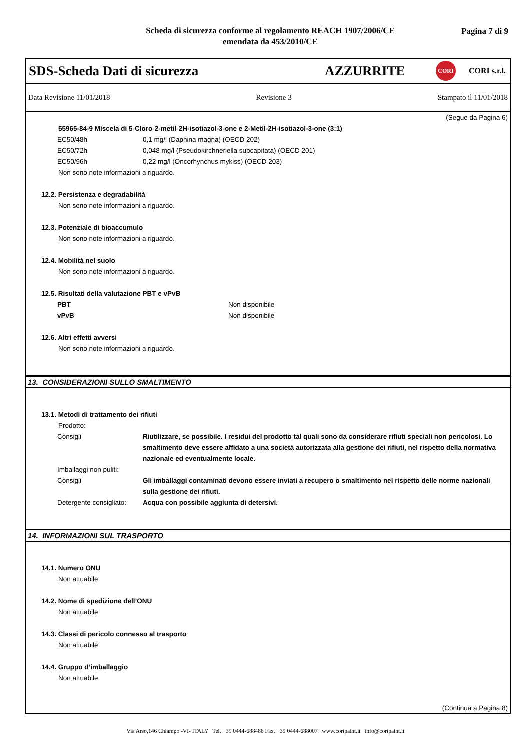Scheda di sicurezza conforme al regolamento REACH 1907/2006/CE
emendata da 453/2010/CE
Pagina 7 di 9
SDS-Scheda Dati di sicurezza AZZURRITE CORI CORI s.r.l.
Data Revisione 11/01/2018 Revisione 3 Stampato il 11/01/2018
(Segue da Pagina 6)
55965-84-9 Miscela di 5-Cloro-2-metil-2H-isotiazol-3-one e 2-Metil-2H-isotiazol-3-one (3:1)
| EC50/48h | 0,1 mg/l (Daphina magna) (OECD 202) |
| EC50/72h | 0,048 mg/l (Pseudokirchneriella subcapitata) (OECD 201) |
| EC50/96h | 0,22 mg/l (Oncorhynchus mykiss) (OECD 203) |
Non sono note informazioni a riguardo.
12.2. Persistenza e degradabilità
Non sono note informazioni a riguardo.
12.3. Potenziale di bioaccumulo
Non sono note informazioni a riguardo.
12.4. Mobilità nel suolo
Non sono note informazioni a riguardo.
12.5. Risultati della valutazione PBT e vPvB
| PBT | Non disponibile |
| vPvB | Non disponibile |
12.6. Altri effetti avversi
Non sono note informazioni a riguardo.
13. CONSIDERAZIONI SULLO SMALTIMENTO
13.1. Metodi di trattamento dei rifiuti
Prodotto:
| Consigli | Riutilizzare, se possibile. I residui del prodotto tal quali sono da considerare rifiuti speciali non pericolosi. Lo smaltimento deve essere affidato a una società autorizzata alla gestione dei rifiuti, nel rispetto della normativa nazionale ed eventualmente locale. |
| Imballaggi non puliti: | |
| Consigli | Gli imballaggi contaminati devono essere inviati a recupero o smaltimento nel rispetto delle norme nazionali sulla gestione dei rifiuti. |
| Detergente consigliato: | Acqua con possibile aggiunta di detersivi. |
14. INFORMAZIONI SUL TRASPORTO
14.1. Numero ONU
Non attuabile
14.2. Nome di spedizione dell’ONU
Non attuabile
14.3. Classi di pericolo connesso al trasporto
Non attuabile
14.4. Gruppo d’imballaggio
Non attuabile
(Continua a Pagina 8)
Via Arso,146 Chiampo -VI- ITALY Tel. +39 0444-688488 Fax. +39 0444-688007 www.coripaint.it info@coripaint.it